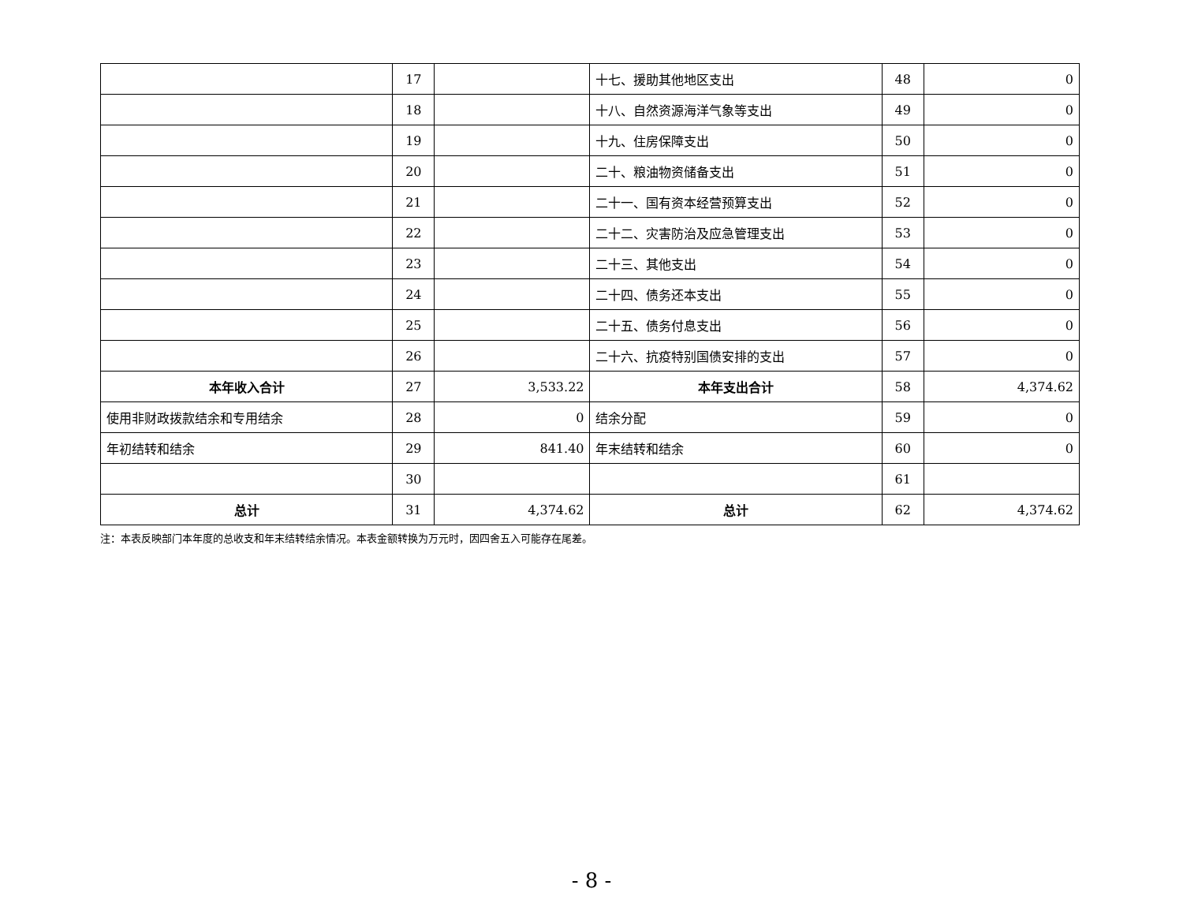| | 17 | | 十七、援助其他地区支出 | 48 | 0 |
| | 18 | | 十八、自然资源海洋气象等支出 | 49 | 0 |
| | 19 | | 十九、住房保障支出 | 50 | 0 |
| | 20 | | 二十、粮油物资储备支出 | 51 | 0 |
| | 21 | | 二十一、国有资本经营预算支出 | 52 | 0 |
| | 22 | | 二十二、灾害防治及应急管理支出 | 53 | 0 |
| | 23 | | 二十三、其他支出 | 54 | 0 |
| | 24 | | 二十四、债务还本支出 | 55 | 0 |
| | 25 | | 二十五、债务付息支出 | 56 | 0 |
| | 26 | | 二十六、抗疫特别国债安排的支出 | 57 | 0 |
| 本年收入合计 | 27 | 3,533.22 | 本年支出合计 | 58 | 4,374.62 |
| 使用非财政拨款结余和专用结余 | 28 | 0 | 结余分配 | 59 | 0 |
| 年初结转和结余 | 29 | 841.40 | 年末结转和结余 | 60 | 0 |
| | 30 | | | 61 | |
| 总计 | 31 | 4,374.62 | 总计 | 62 | 4,374.62 |
注：本表反映部门本年度的总收支和年末结转结余情况。本表金额转换为万元时，因四舍五入可能存在尾差。
- 8 -